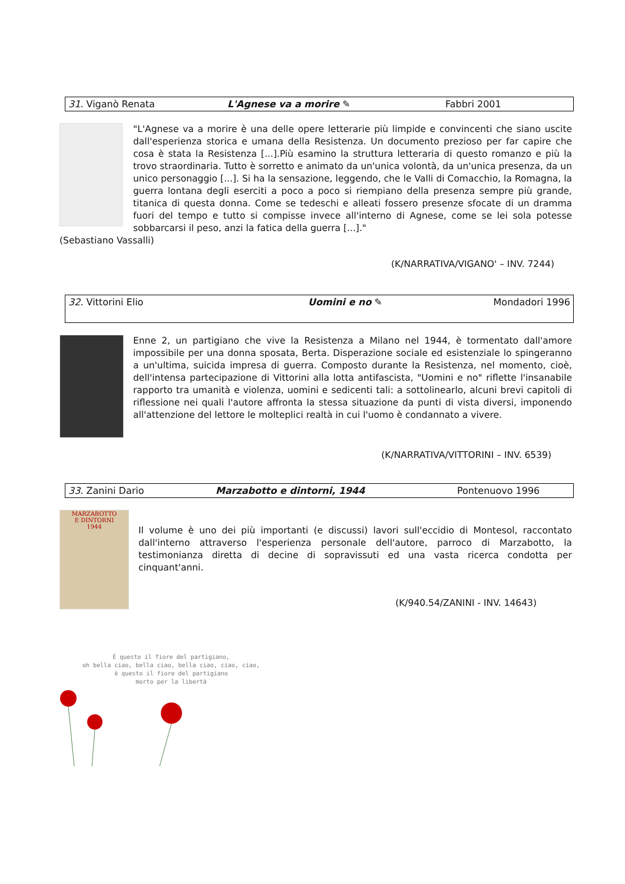| 31. Viganò Renata | L'Agnese va a morire ✎ | Fabbri 2001 |
"L'Agnese va a morire è una delle opere letterarie più limpide e convincenti che siano uscite dall'esperienza storica e umana della Resistenza. Un documento prezioso per far capire che cosa è stata la Resistenza [...].Più esamino la struttura letteraria di questo romanzo e più la trovo straordinaria. Tutto è sorretto e animato da un'unica volontà, da un'unica presenza, da un unico personaggio [...]. Si ha la sensazione, leggendo, che le Valli di Comacchio, la Romagna, la guerra lontana degli eserciti a poco a poco si riempiano della presenza sempre più grande, titanica di questa donna. Come se tedeschi e alleati fossero presenze sfocate di un dramma fuori del tempo e tutto si compisse invece all'interno di Agnese, come se lei sola potesse sobbarcarsi il peso, anzi la fatica della guerra [...]."
(Sebastiano Vassalli)
(K/NARRATIVA/VIGANO' – INV. 7244)
| 32. Vittorini Elio | Uomini e no ✎ | Mondadori 1996 |
Enne 2, un partigiano che vive la Resistenza a Milano nel 1944, è tormentato dall'amore impossibile per una donna sposata, Berta. Disperazione sociale ed esistenziale lo spingeranno a un'ultima, suicida impresa di guerra. Composto durante la Resistenza, nel momento, cioè, dell'intensa partecipazione di Vittorini alla lotta antifascista, "Uomini e no" riflette l'insanabile rapporto tra umanità e violenza, uomini e sedicenti tali: a sottolinearlo, alcuni brevi capitoli di riflessione nei quali l'autore affronta la stessa situazione da punti di vista diversi, imponendo all'attenzione del lettore le molteplici realtà in cui l'uomo è condannato a vivere.
(K/NARRATIVA/VITTORINI – INV. 6539)
| 33. Zanini Dario | Marzabotto e dintorni, 1944 | Pontenuovo 1996 |
MARZABOTTO
E DINTORNI
1944
Il volume è uno dei più importanti (e discussi) lavori sull'eccidio di Montesol, raccontato dall'interno attraverso l'esperienza personale dell'autore, parroco di Marzabotto, la testimonianza diretta di decine di sopravissuti ed una vasta ricerca condotta per cinquant'anni.
(K/940.54/ZANINI - INV. 14643)
È questo il fiore del partigiano,
oh bella ciao, bella ciao, bella ciao, ciao, ciao,
è questo il fiore del partigiano
morto per la libertà